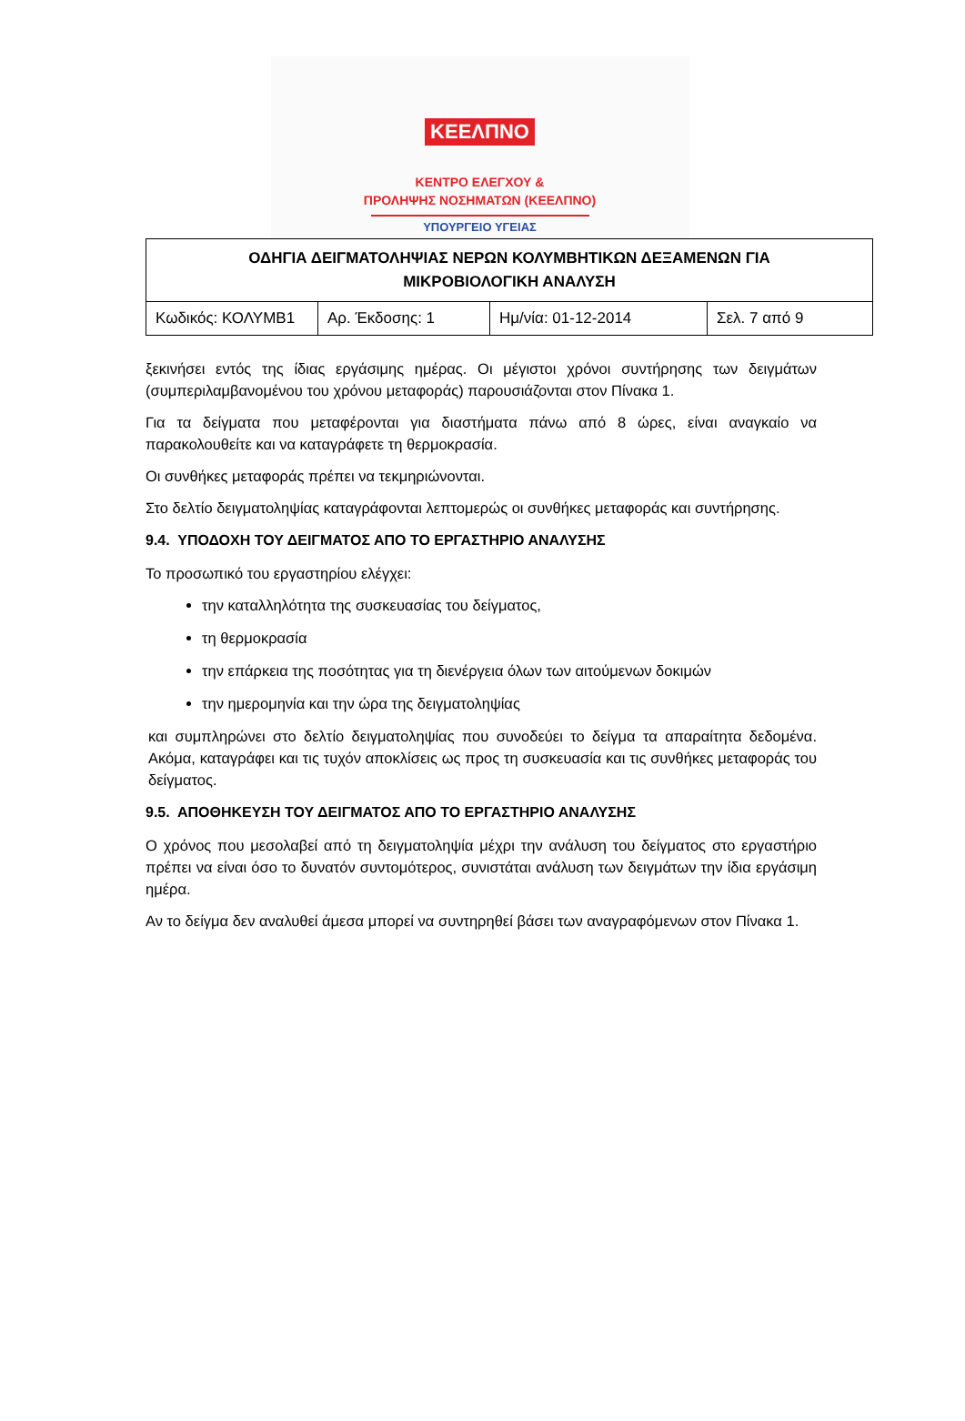ΚΕΕΛΠΝΟ
ΚΕΝΤΡΟ ΕΛΕΓΧΟΥ &
ΠΡΟΛΗΨΗΣ ΝΟΣΗΜΑΤΩΝ (ΚΕΕΛΠΝΟ)
ΥΠΟΥΡΓΕΙΟ ΥΓΕΙΑΣ
| ΟΔΗΓΙΑ ΔΕΙΓΜΑΤΟΛΗΨΙΑΣ ΝΕΡΩΝ ΚΟΛΥΜΒΗΤΙΚΩΝ ΔΕΞΑΜΕΝΩΝ ΓΙΑ ΜΙΚΡΟΒΙΟΛΟΓΙΚΗ ΑΝΑΛΥΣΗ | | | |
| Κωδικός: ΚΟΛΥΜΒ1 | Αρ. Έκδοσης: 1 | Ημ/νία: 01-12-2014 | Σελ. 7 από 9 |
ξεκινήσει εντός της ίδιας εργάσιμης ημέρας. Οι μέγιστοι χρόνοι συντήρησης των δειγμάτων (συμπεριλαμβανομένου του χρόνου μεταφοράς) παρουσιάζονται στον Πίνακα 1.
Για τα δείγματα που μεταφέρονται για διαστήματα πάνω από 8 ώρες, είναι αναγκαίο να παρακολουθείτε και να καταγράφετε τη θερμοκρασία.
Οι συνθήκες μεταφοράς πρέπει να τεκμηριώνονται.
Στο δελτίο δειγματοληψίας καταγράφονται λεπτομερώς οι συνθήκες μεταφοράς και συντήρησης.
9.4. ΥΠΟΔΟΧΗ ΤΟΥ ΔΕΙΓΜΑΤΟΣ ΑΠΟ ΤΟ ΕΡΓΑΣΤΗΡΙΟ ΑΝΑΛΥΣΗΣ
Το προσωπικό του εργαστηρίου ελέγχει:
την καταλληλότητα της συσκευασίας του δείγματος,
τη θερμοκρασία
την επάρκεια της ποσότητας για τη διενέργεια όλων των αιτούμενων δοκιμών
την ημερομηνία και την ώρα της δειγματοληψίας
και συμπληρώνει στο δελτίο δειγματοληψίας που συνοδεύει το δείγμα τα απαραίτητα δεδομένα. Ακόμα, καταγράφει και τις τυχόν αποκλίσεις ως προς τη συσκευασία και τις συνθήκες μεταφοράς του δείγματος.
9.5. ΑΠΟΘΗΚΕΥΣΗ ΤΟΥ ΔΕΙΓΜΑΤΟΣ ΑΠΟ ΤΟ ΕΡΓΑΣΤΗΡΙΟ ΑΝΑΛΥΣΗΣ
Ο χρόνος που μεσολαβεί από τη δειγματοληψία μέχρι την ανάλυση του δείγματος στο εργαστήριο πρέπει να είναι όσο το δυνατόν συντομότερος, συνιστάται ανάλυση των δειγμάτων την ίδια εργάσιμη ημέρα.
Αν το δείγμα δεν αναλυθεί άμεσα μπορεί να συντηρηθεί βάσει των αναγραφόμενων στον Πίνακα 1.